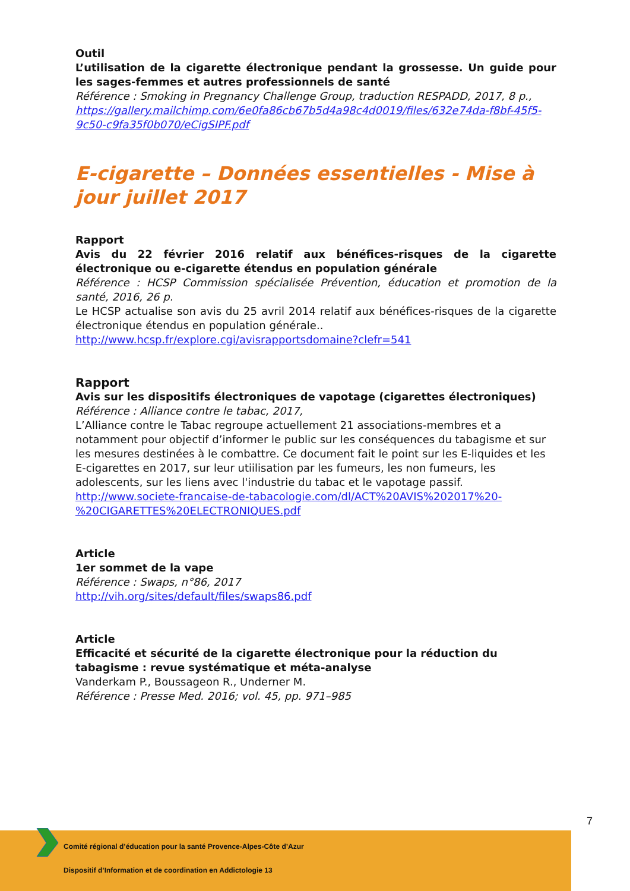Outil
L’utilisation de la cigarette électronique pendant la grossesse. Un guide pour les sages-femmes et autres professionnels de santé
Référence : Smoking in Pregnancy Challenge Group, traduction RESPADD, 2017, 8 p., https://gallery.mailchimp.com/6e0fa86cb67b5d4a98c4d0019/files/632e74da-f8bf-45f5-9c50-c9fa35f0b070/eCigSIPF.pdf
E-cigarette – Données essentielles - Mise à jour juillet 2017
Rapport
Avis du 22 février 2016 relatif aux bénéfices-risques de la cigarette électronique ou e-cigarette étendus en population générale
Référence : HCSP Commission spécialisée Prévention, éducation et promotion de la santé, 2016, 26 p.
Le HCSP actualise son avis du 25 avril 2014 relatif aux bénéfices-risques de la cigarette électronique étendus en population générale..
http://www.hcsp.fr/explore.cgi/avisrapportsdomaine?clefr=541
Rapport
Avis sur les dispositifs électroniques de vapotage (cigarettes électroniques)
Référence : Alliance contre le tabac, 2017,
L’Alliance contre le Tabac regroupe actuellement 21 associations-membres et a notamment pour objectif d’informer le public sur les conséquences du tabagisme et sur les mesures destinées à le combattre. Ce document fait le point sur les E-liquides et les E-cigarettes en 2017, sur leur utiilisation par les fumeurs, les non fumeurs, les adolescents, sur les liens avec l'industrie du tabac et le vapotage passif.
http://www.societe-francaise-de-tabacologie.com/dl/ACT%20AVIS%202017%20-%20CIGARETTES%20ELECTRONIQUES.pdf
Article
1er sommet de la vape
Référence : Swaps, n°86, 2017
http://vih.org/sites/default/files/swaps86.pdf
Article
Efficacité et sécurité de la cigarette électronique pour la réduction du tabagisme : revue systématique et méta-analyse
Vanderkam P., Boussageon R., Underner M.
Référence : Presse Med. 2016; vol. 45, pp. 971–985
7
Comité régional d’éducation pour la santé Provence-Alpes-Côte d’Azur
Dispositif d’Information et de coordination en Addictologie 13